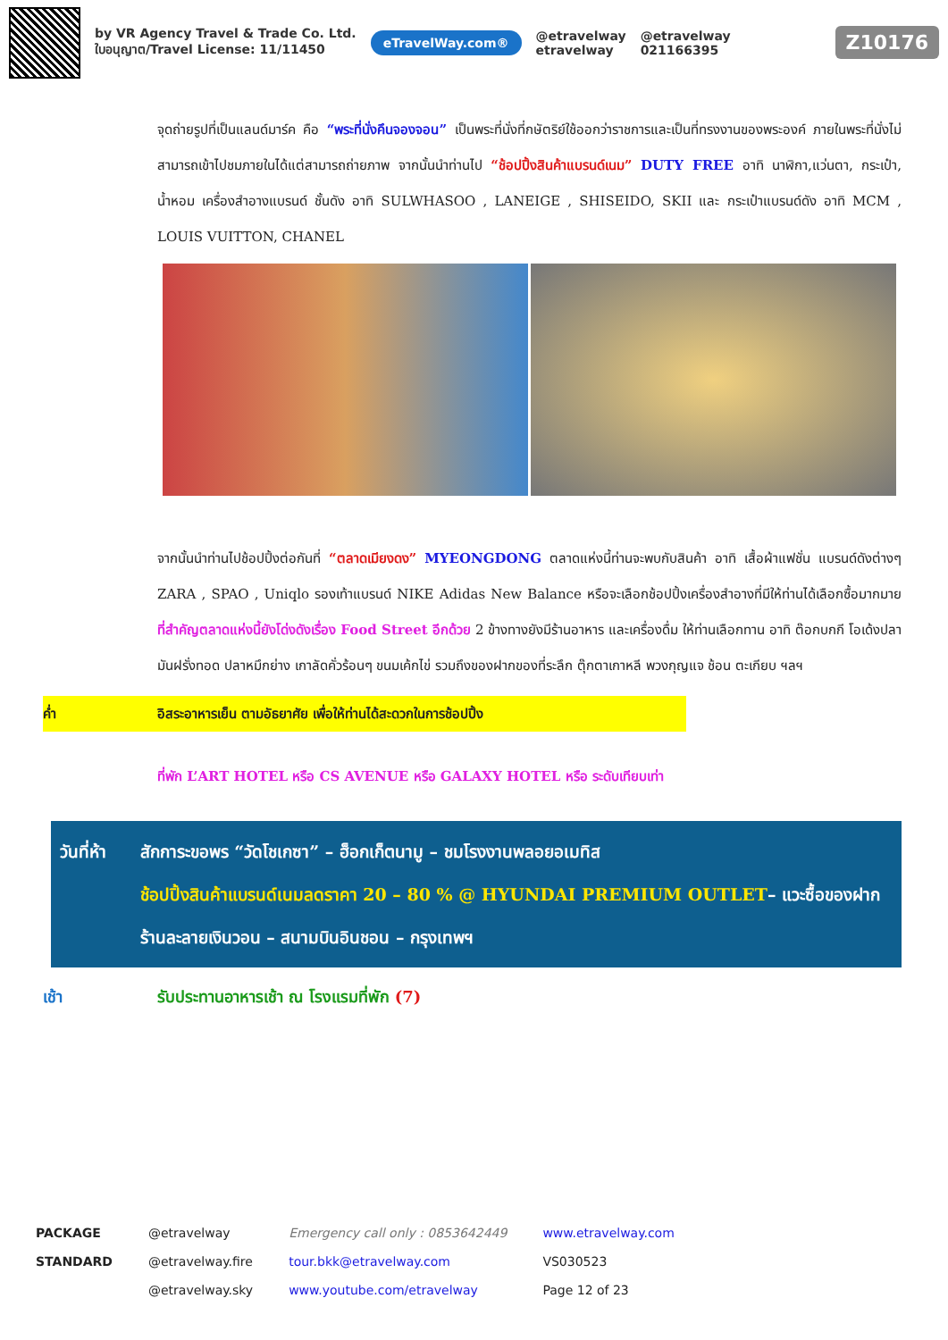by VR Agency Travel & Trade Co. Ltd.
ใบอนุญาต/Travel License: 11/11450
eTravelWay.com®
@etravelway
etravelway
@etravelway
021166395
Z10176
จุดถ่ายรูปที่เป็นแลนด์มาร์ค คือ “พระที่นั่งคึนจองจอน” เป็นพระที่นั่งที่กษัตริย์ใช้ออกว่าราชการและเป็นที่ทรงงานของพระองค์ ภายในพระที่นั่งไม่สามารถเข้าไปชมภายในได้แต่สามารถถ่ายภาพ จากนั้นนำท่านไป “ช้อปปิ้งสินค้าแบรนด์เนม” DUTY FREE อาทิ นาฬิกา,แว่นตา, กระเป๋า, น้ำหอม เครื่องสำอางแบรนด์ ชั้นดัง อาทิ SULWHASOO , LANEIGE , SHISEIDO, SKII และ กระเป๋าแบรนด์ดัง อาทิ MCM , LOUIS VUITTON, CHANEL
จากนั้นนำท่านไปช้อปปิ้งต่อกันที่ “ตลาดเมียงดง” MYEONGDONG ตลาดแห่งนี้ท่านจะพบกับสินค้า อาทิ เสื้อผ้าแฟชั่น แบรนด์ดังต่างๆ ZARA , SPAO , Uniqlo รองเท้าแบรนด์ NIKE Adidas New Balance หรือจะเลือกช้อปปิ้งเครื่องสำอางที่มีให้ท่านได้เลือกซื้อมากมาย ที่สำคัญตลาดแห่งนี้ยังโด่งดังเรื่อง Food Street อีกด้วย 2 ข้างทางยังมีร้านอาหาร และเครื่องดื่ม ให้ท่านเลือกทาน อาทิ ต๊อกบกกี โอเด้งปลา มันฝรั่งทอด ปลาหมึกย่าง เกาลัดคั่วร้อนๆ ขนมเค้กไข่ รวมถึงของฝากของที่ระลึก ตุ๊กตาเกาหลี พวงกุญแจ ช้อน ตะเกียบ ฯลฯ
ค่ำ อิสระอาหารเย็น ตามอัธยาศัย เพื่อให้ท่านได้สะดวกในการช้อปปิ้ง
ที่พัก L’ART HOTEL หรือ CS AVENUE หรือ GALAXY HOTEL หรือ ระดับเทียบเท่า
วันที่ห้า สักการะขอพร “วัดโชเกซา” – ฮ็อกเก็ตนามู – ชมโรงงานพลอยอเมทิส
ช้อปปิ้งสินค้าแบรนด์เนมลดราคา 20 – 80 % @ HYUNDAI PREMIUM OUTLET– แวะซื้อของฝากร้านละลายเงินวอน – สนามบินอินชอน – กรุงเทพฯ
เช้า รับประทานอาหารเช้า ณ โรงแรมที่พัก (7)
PACKAGE
STANDARD
@etravelway
@etravelway.fire
@etravelway.sky
Emergency call only : 0853642449
tour.bkk@etravelway.com
www.youtube.com/etravelway
www.etravelway.com
VS030523
Page 12 of 23